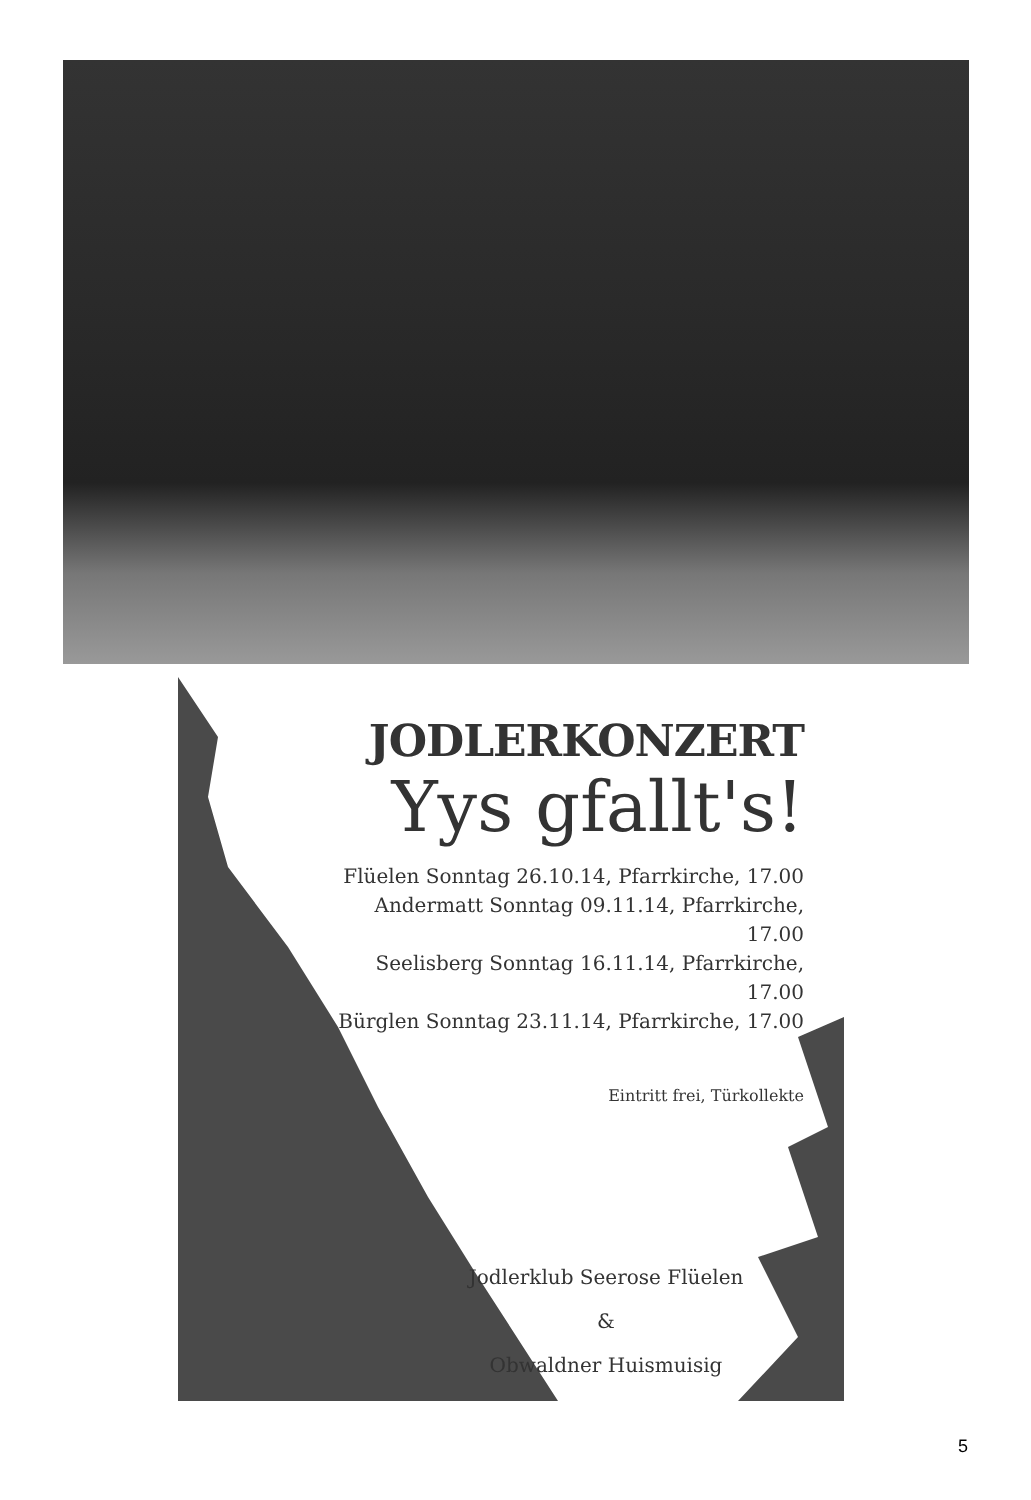JODLERKONZERT
Yys gfallt's!
Flüelen Sonntag 26.10.14, Pfarrkirche, 17.00
Andermatt Sonntag 09.11.14, Pfarrkirche, 17.00
Seelisberg Sonntag 16.11.14, Pfarrkirche, 17.00
Bürglen Sonntag 23.11.14, Pfarrkirche, 17.00
Eintritt frei, Türkollekte
Jodlerklub Seerose Flüelen
&
Obwaldner Huismuisig
5